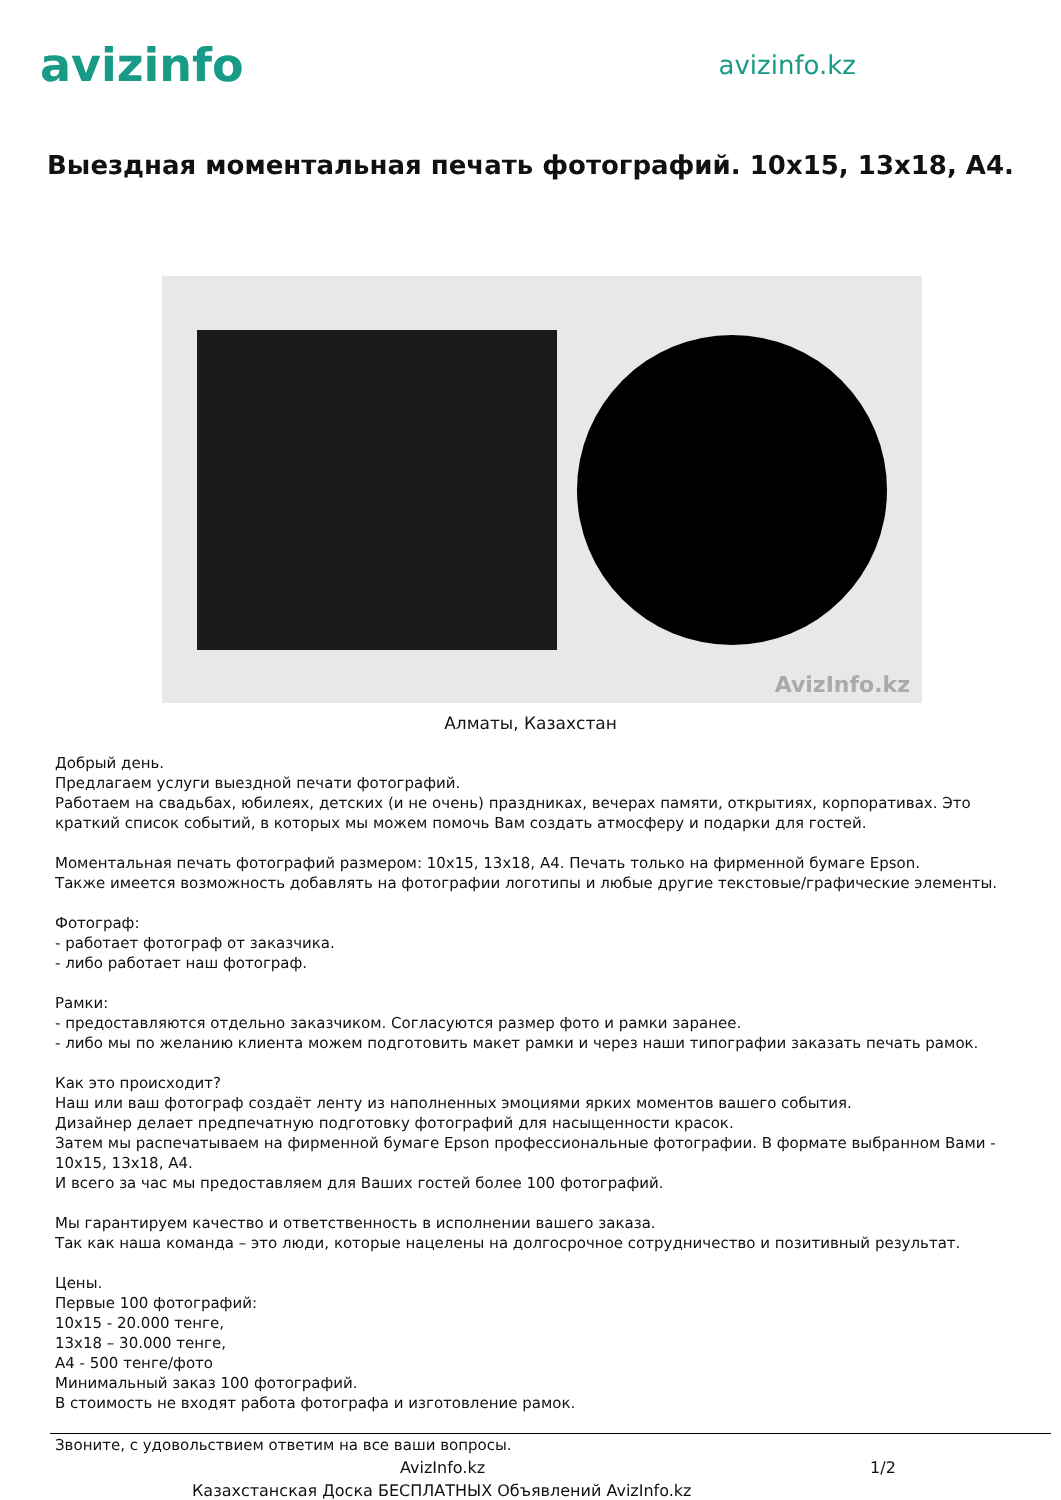avizinfo
avizinfo.kz
Выездная моментальная печать фотографий. 10x15, 13x18, A4.
AvizInfo.kz
Алматы, Казахстан
Добрый день.
Предлагаем услуги выездной печати фотографий.
Работаем на свадьбах, юбилеях, детских (и не очень) праздниках, вечерах памяти, открытиях, корпоративах. Это краткий список событий, в которых мы можем помочь Вам создать атмосферу и подарки для гостей.
Моментальная печать фотографий размером: 10x15, 13x18, A4. Печать только на фирменной бумаге Epson.
Также имеется возможность добавлять на фотографии логотипы и любые другие текстовые/графические элементы.
Фотограф:
- работает фотограф от заказчика.
- либо работает наш фотограф.
Рамки:
- предоставляются отдельно заказчиком. Согласуются размер фото и рамки заранее.
- либо мы по желанию клиента можем подготовить макет рамки и через наши типографии заказать печать рамок.
Как это происходит?
Наш или ваш фотограф создаёт ленту из наполненных эмоциями ярких моментов вашего события.
Дизайнер делает предпечатную подготовку фотографий для насыщенности красок.
Затем мы распечатываем на фирменной бумаге Epson профессиональные фотографии. В формате выбранном Вами - 10x15, 13x18, A4.
И всего за час мы предоставляем для Ваших гостей более 100 фотографий.
Мы гарантируем качество и ответственность в исполнении вашего заказа.
Так как наша команда – это люди, которые нацелены на долгосрочное сотрудничество и позитивный результат.
Цены.
Первые 100 фотографий:
10x15 - 20.000 тенге,
13x18 – 30.000 тенге,
A4 - 500 тенге/фото
Минимальный заказ 100 фотографий.
В стоимость не входят работа фотографа и изготовление рамок.
Звоните, с удовольствием ответим на все ваши вопросы.
AvizInfo.kz 1/2
Казахстанская Доска БЕСПЛАТНЫХ Объявлений AvizInfo.kz